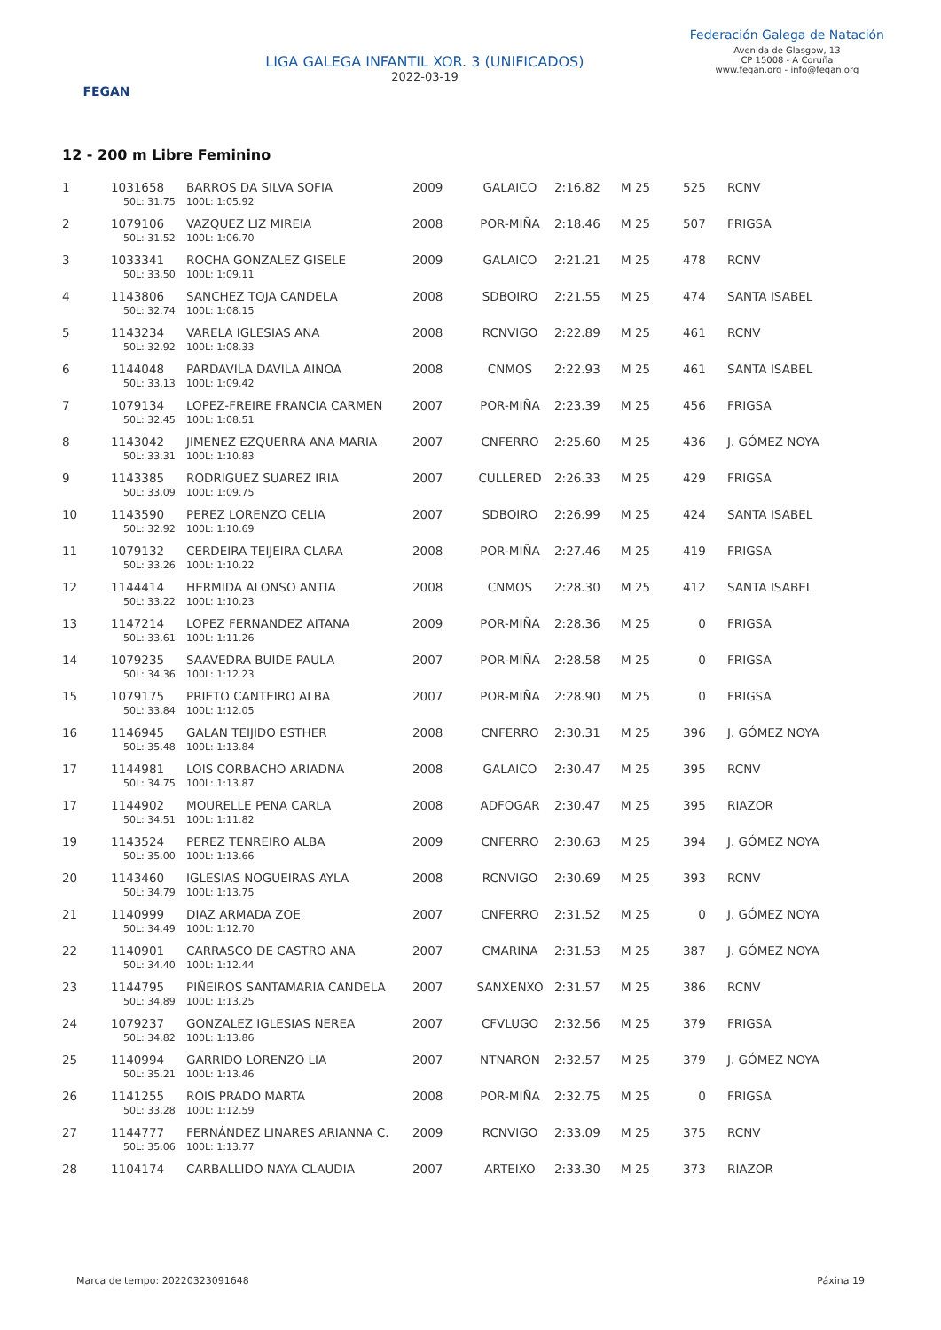FEGAN
LIGA GALEGA INFANTIL XOR. 3 (UNIFICADOS)
2022-03-19
Federación Galega de Natación
Avenida de Glasgow, 13
CP 15008 - A Coruña
www.fegan.org - info@fegan.org
12 - 200 m Libre Feminino
| 1 | 1031658 | BARROS DA SILVA SOFIA | 2009 | GALAICO | 2:16.82 | M 25 | 525 | RCNV |
| | 50L: 31.75 | 100L: 1:05.92 | | | | | | |
| 2 | 1079106 | VAZQUEZ LIZ MIREIA | 2008 | POR-MIÑA | 2:18.46 | M 25 | 507 | FRIGSA |
| | 50L: 31.52 | 100L: 1:06.70 | | | | | | |
| 3 | 1033341 | ROCHA GONZALEZ GISELE | 2009 | GALAICO | 2:21.21 | M 25 | 478 | RCNV |
| | 50L: 33.50 | 100L: 1:09.11 | | | | | | |
| 4 | 1143806 | SANCHEZ TOJA CANDELA | 2008 | SDBOIRO | 2:21.55 | M 25 | 474 | SANTA ISABEL |
| | 50L: 32.74 | 100L: 1:08.15 | | | | | | |
| 5 | 1143234 | VARELA IGLESIAS ANA | 2008 | RCNVIGO | 2:22.89 | M 25 | 461 | RCNV |
| | 50L: 32.92 | 100L: 1:08.33 | | | | | | |
| 6 | 1144048 | PARDAVILA DAVILA AINOA | 2008 | CNMOS | 2:22.93 | M 25 | 461 | SANTA ISABEL |
| | 50L: 33.13 | 100L: 1:09.42 | | | | | | |
| 7 | 1079134 | LOPEZ-FREIRE FRANCIA CARMEN | 2007 | POR-MIÑA | 2:23.39 | M 25 | 456 | FRIGSA |
| | 50L: 32.45 | 100L: 1:08.51 | | | | | | |
| 8 | 1143042 | JIMENEZ EZQUERRA ANA MARIA | 2007 | CNFERRO | 2:25.60 | M 25 | 436 | J. GÓMEZ NOYA |
| | 50L: 33.31 | 100L: 1:10.83 | | | | | | |
| 9 | 1143385 | RODRIGUEZ SUAREZ IRIA | 2007 | CULLERED | 2:26.33 | M 25 | 429 | FRIGSA |
| | 50L: 33.09 | 100L: 1:09.75 | | | | | | |
| 10 | 1143590 | PEREZ LORENZO CELIA | 2007 | SDBOIRO | 2:26.99 | M 25 | 424 | SANTA ISABEL |
| | 50L: 32.92 | 100L: 1:10.69 | | | | | | |
| 11 | 1079132 | CERDEIRA TEIJEIRA CLARA | 2008 | POR-MIÑA | 2:27.46 | M 25 | 419 | FRIGSA |
| | 50L: 33.26 | 100L: 1:10.22 | | | | | | |
| 12 | 1144414 | HERMIDA ALONSO ANTIA | 2008 | CNMOS | 2:28.30 | M 25 | 412 | SANTA ISABEL |
| | 50L: 33.22 | 100L: 1:10.23 | | | | | | |
| 13 | 1147214 | LOPEZ FERNANDEZ AITANA | 2009 | POR-MIÑA | 2:28.36 | M 25 | 0 | FRIGSA |
| | 50L: 33.61 | 100L: 1:11.26 | | | | | | |
| 14 | 1079235 | SAAVEDRA BUIDE PAULA | 2007 | POR-MIÑA | 2:28.58 | M 25 | 0 | FRIGSA |
| | 50L: 34.36 | 100L: 1:12.23 | | | | | | |
| 15 | 1079175 | PRIETO CANTEIRO ALBA | 2007 | POR-MIÑA | 2:28.90 | M 25 | 0 | FRIGSA |
| | 50L: 33.84 | 100L: 1:12.05 | | | | | | |
| 16 | 1146945 | GALAN TEIJIDO ESTHER | 2008 | CNFERRO | 2:30.31 | M 25 | 396 | J. GÓMEZ NOYA |
| | 50L: 35.48 | 100L: 1:13.84 | | | | | | |
| 17 | 1144981 | LOIS CORBACHO ARIADNA | 2008 | GALAICO | 2:30.47 | M 25 | 395 | RCNV |
| | 50L: 34.75 | 100L: 1:13.87 | | | | | | |
| 17 | 1144902 | MOURELLE PENA CARLA | 2008 | ADFOGAR | 2:30.47 | M 25 | 395 | RIAZOR |
| | 50L: 34.51 | 100L: 1:11.82 | | | | | | |
| 19 | 1143524 | PEREZ TENREIRO ALBA | 2009 | CNFERRO | 2:30.63 | M 25 | 394 | J. GÓMEZ NOYA |
| | 50L: 35.00 | 100L: 1:13.66 | | | | | | |
| 20 | 1143460 | IGLESIAS NOGUEIRAS AYLA | 2008 | RCNVIGO | 2:30.69 | M 25 | 393 | RCNV |
| | 50L: 34.79 | 100L: 1:13.75 | | | | | | |
| 21 | 1140999 | DIAZ ARMADA ZOE | 2007 | CNFERRO | 2:31.52 | M 25 | 0 | J. GÓMEZ NOYA |
| | 50L: 34.49 | 100L: 1:12.70 | | | | | | |
| 22 | 1140901 | CARRASCO DE CASTRO ANA | 2007 | CMARINA | 2:31.53 | M 25 | 387 | J. GÓMEZ NOYA |
| | 50L: 34.40 | 100L: 1:12.44 | | | | | | |
| 23 | 1144795 | PIÑEIROS SANTAMARIA CANDELA | 2007 | SANXENXO | 2:31.57 | M 25 | 386 | RCNV |
| | 50L: 34.89 | 100L: 1:13.25 | | | | | | |
| 24 | 1079237 | GONZALEZ IGLESIAS NEREA | 2007 | CFVLUGO | 2:32.56 | M 25 | 379 | FRIGSA |
| | 50L: 34.82 | 100L: 1:13.86 | | | | | | |
| 25 | 1140994 | GARRIDO LORENZO LIA | 2007 | NTNARON | 2:32.57 | M 25 | 379 | J. GÓMEZ NOYA |
| | 50L: 35.21 | 100L: 1:13.46 | | | | | | |
| 26 | 1141255 | ROIS PRADO MARTA | 2008 | POR-MIÑA | 2:32.75 | M 25 | 0 | FRIGSA |
| | 50L: 33.28 | 100L: 1:12.59 | | | | | | |
| 27 | 1144777 | FERNÁNDEZ LINARES ARIANNA C. | 2009 | RCNVIGO | 2:33.09 | M 25 | 375 | RCNV |
| | 50L: 35.06 | 100L: 1:13.77 | | | | | | |
| 28 | 1104174 | CARBALLIDO NAYA CLAUDIA | 2007 | ARTEIXO | 2:33.30 | M 25 | 373 | RIAZOR |
Marca de tempo: 20220323091648 Páxina 19